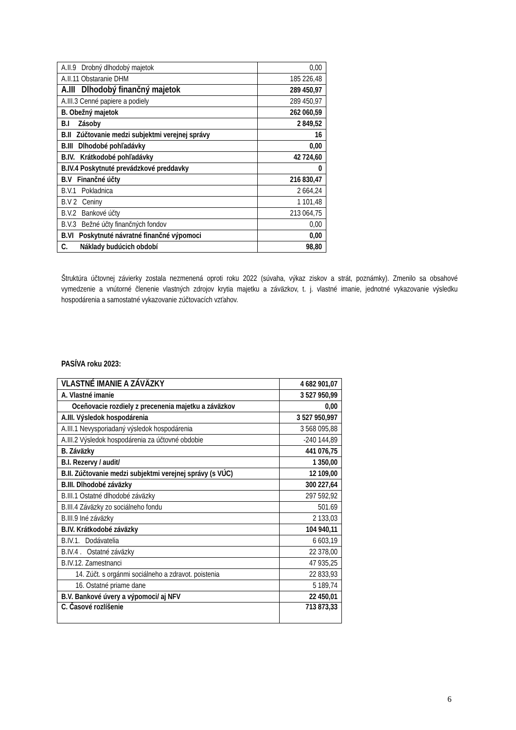| A.II.9 Drobný dlhodobý majetok | 0,00 |
| A.II.11 Obstaranie DHM | 185 226,48 |
| A.III Dlhodobý finančný majetok | 289 450,97 |
| A.III.3 Cenné papiere a podiely | 289 450,97 |
| B. Obežný majetok | 262 060,59 |
| B.I Zásoby | 2 849,52 |
| B.II Zúčtovanie medzi subjektmi verejnej správy | 16 |
| B.III Dlhodobé pohľadávky | 0,00 |
| B.IV. Krátkodobé pohľadávky | 42 724,60 |
| B.IV.4 Poskytnuté prevádzkové preddavky | 0 |
| B.V Finančné účty | 216 830,47 |
| B.V.1 Pokladnica | 2 664,24 |
| B.V 2 Ceniny | 1 101,48 |
| B.V.2 Bankové účty | 213 064,75 |
| B.V.3 Bežné účty finančných fondov | 0,00 |
| B.VI Poskytnuté návratné finančné výpomoci | 0,00 |
| C. Náklady budúcich období | 98,80 |
Štruktúra účtovnej závierky zostala nezmenená oproti roku 2022 (súvaha, výkaz ziskov a strát, poznámky). Zmenilo sa obsahové vymedzenie a vnútorné členenie vlastných zdrojov krytia majetku a záväzkov, t. j. vlastné imanie, jednotné vykazovanie výsledku hospodárenia a samostatné vykazovanie zúčtovacích vzťahov.
PASÍVA roku 2023:
| VLASTNÉ IMANIE A ZÁVÄZKY | 4 682 901,07 |
| A. Vlastné imanie | 3 527 950,99 |
| Oceňovacie rozdiely z precenenia majetku a záväzkov | 0,00 |
| A.III. Výsledok hospodárenia | 3 527 950,997 |
| A.III.1 Nevysporiadaný výsledok hospodárenia | 3 568 095,88 |
| A.III.2 Výsledok hospodárenia za účtovné obdobie | -240 144,89 |
| B. Záväzky | 441 076,75 |
| B.I. Rezervy / audit/ | 1 350,00 |
| B.II. Zúčtovanie medzi subjektmi verejnej správy (s VÚC) | 12 109,00 |
| B.III. Dlhodobé záväzky | 300 227,64 |
| B.III.1 Ostatné dlhodobé záväzky | 297 592,92 |
| B.III.4 Záväzky zo sociálneho fondu | 501.69 |
| B.III.9 Iné záväzky | 2 133,03 |
| B.IV. Krátkodobé záväzky | 104 940,11 |
| B.IV.1. Dodávatelia | 6 603,19 |
| B.IV.4 . Ostatné záväzky | 22 378,00 |
| B.IV.12. Zamestnanci | 47 935,25 |
| 14. Zúčt. s orgánmi sociálneho a zdravot. poistenia | 22 833,93 |
| 16. Ostatné priame dane | 5 189,74 |
| B.V. Bankové úvery a výpomoci/ aj NFV | 22 450,01 |
| C. Časové rozlíšenie | 713 873,33 |
6